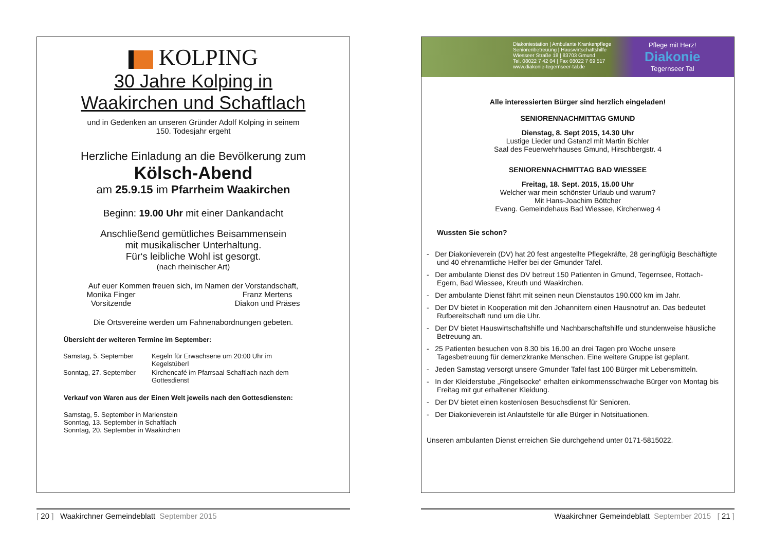KOLPING
30 Jahre Kolping in
Waakirchen und Schaftlach
und in Gedenken an unseren Gründer Adolf Kolping in seinem
150. Todesjahr ergeht
Herzliche Einladung an die Bevölkerung zum
Kölsch-Abend
am 25.9.15 im Pfarrheim Waakirchen
Beginn: 19.00 Uhr mit einer Dankandacht
Anschließend gemütliches Beisammensein
mit musikalischer Unterhaltung.
Für‘s leibliche Wohl ist gesorgt.
(nach rheinischer Art)
Auf euer Kommen freuen sich, im Namen der Vorstandschaft,
Monika Finger
Vorsitzende
Franz Mertens
Diakon und Präses
Die Ortsvereine werden um Fahnenabordnungen gebeten.
Übersicht der weiteren Termine im September:
| Samstag, 5. September | Kegeln für Erwachsene um 20:00 Uhr im Kegelstüberl |
| Sonntag, 27. September | Kirchencafé im Pfarrsaal Schaftlach nach dem Gottesdienst |
Verkauf von Waren aus der Einen Welt jeweils nach den Gottesdiensten:
Samstag, 5. September in Marienstein
Sonntag, 13. September in Schaftlach
Sonntag, 20. September in Waakirchen
[ 20 ] Waakirchner Gemeindeblatt September 2015
Diakoniestation | Ambulante Krankenpflege
Seniorenbetreuung | Hauswirtschaftshilfe
Wiesseer Straße 18 | 83703 Gmund
Tel. 08022 7 42 04 | Fax 08022 7 69 517
www.diakonie-tegernseer-tal.de
Pflege mit Herz!
Diakonie
Tegernseer Tal
Alle interessierten Bürger sind herzlich eingeladen!
SENIORENNACHMITTAG GMUND
Dienstag, 8. Sept 2015, 14.30 Uhr
Lustige Lieder und Gstanzl mit Martin Bichler
Saal des Feuerwehrhauses Gmund, Hirschbergstr. 4
SENIORENNACHMITTAG BAD WIESSEE
Freitag, 18. Sept. 2015, 15.00 Uhr
Welcher war mein schönster Urlaub und warum?
Mit Hans-Joachim Böttcher
Evang. Gemeindehaus Bad Wiessee, Kirchenweg 4
Wussten Sie schon?
- Der Diakonieverein (DV) hat 20 fest angestellte Pflegekräfte, 28 geringfügig Beschäftigte und 40 ehrenamtliche Helfer bei der Gmunder Tafel.
- Der ambulante Dienst des DV betreut 150 Patienten in Gmund, Tegernsee, Rottach-Egern, Bad Wiessee, Kreuth und Waakirchen.
- Der ambulante Dienst fährt mit seinen neun Dienstautos 190.000 km im Jahr.
- Der DV bietet in Kooperation mit den Johannitern einen Hausnotruf an. Das bedeutet Rufbereitschaft rund um die Uhr.
- Der DV bietet Hauswirtschaftshilfe und Nachbarschaftshilfe und stundenweise häusliche Betreuung an.
- 25 Patienten besuchen von 8.30 bis 16.00 an drei Tagen pro Woche unsere Tagesbetreuung für demenzkranke Menschen. Eine weitere Gruppe ist geplant.
- Jeden Samstag versorgt unsere Gmunder Tafel fast 100 Bürger mit Lebensmitteln.
- In der Kleiderstube „Ringelsocke“ erhalten einkommensschwache Bürger von Montag bis Freitag mit gut erhaltener Kleidung.
- Der DV bietet einen kostenlosen Besuchsdienst für Senioren.
- Der Diakonieverein ist Anlaufstelle für alle Bürger in Notsituationen.
Unseren ambulanten Dienst erreichen Sie durchgehend unter 0171-5815022.
Waakirchner Gemeindeblatt September 2015 [ 21 ]